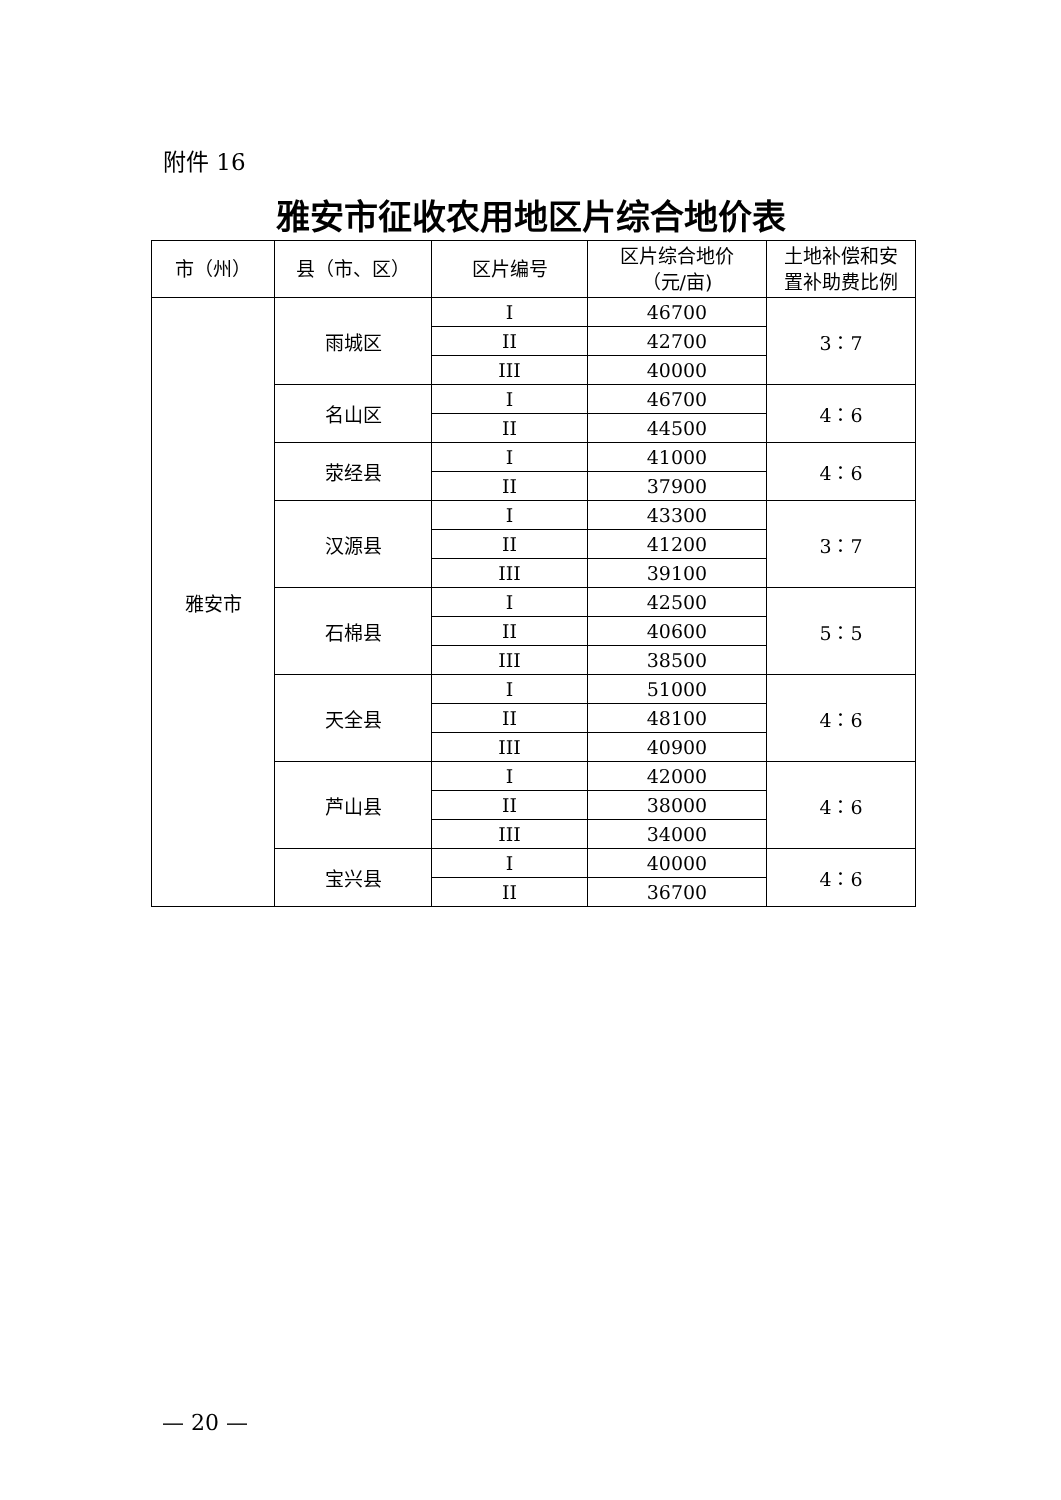附件 16
雅安市征收农用地区片综合地价表
| 市（州） | 县（市、区） | 区片编号 | 区片综合地价 （元/亩) | 土地补偿和安 置补助费比例 |
| --- | --- | --- | --- | --- |
| 雅安市 | 雨城区 | I | 46700 | 3：7 |
| | | II | 42700 | |
| | | III | 40000 | |
| | 名山区 | I | 46700 | 4：6 |
| | | II | 44500 | |
| | 荥经县 | I | 41000 | 4：6 |
| | | II | 37900 | |
| | 汉源县 | I | 43300 | 3：7 |
| | | II | 41200 | |
| | | III | 39100 | |
| | 石棉县 | I | 42500 | 5：5 |
| | | II | 40600 | |
| | | III | 38500 | |
| | 天全县 | I | 51000 | 4：6 |
| | | II | 48100 | |
| | | III | 40900 | |
| | 芦山县 | I | 42000 | 4：6 |
| | | II | 38000 | |
| | | III | 34000 | |
| | 宝兴县 | I | 40000 | 4：6 |
| | | II | 36700 | |
— 20 —